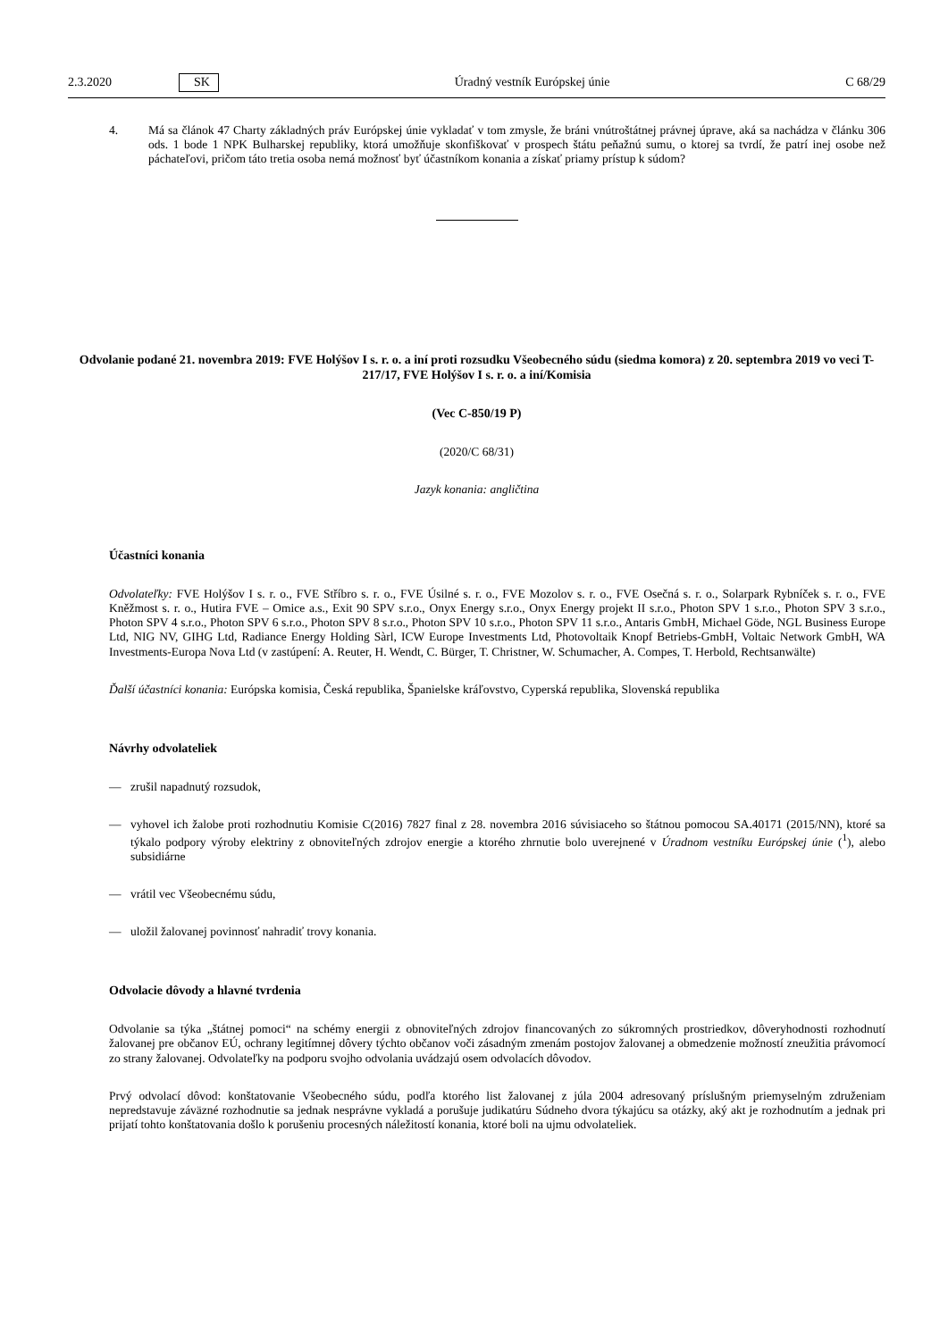2.3.2020 SK Úradný vestník Európskej únie C 68/29
4. Má sa článok 47 Charty základných práv Európskej únie vykladať v tom zmysle, že bráni vnútroštátnej právnej úprave, aká sa nachádza v článku 306 ods. 1 bode 1 NPK Bulharskej republiky, ktorá umožňuje skonfiškovať v prospech štátu peňažnú sumu, o ktorej sa tvrdí, že patrí inej osobe než páchateľovi, pričom táto tretia osoba nemá možnosť byť účastníkom konania a získať priamy prístup k súdom?
Odvolanie podané 21. novembra 2019: FVE Holýšov I s. r. o. a iní proti rozsudku Všeobecného súdu (siedma komora) z 20. septembra 2019 vo veci T-217/17, FVE Holýšov I s. r. o. a iní/Komisia
(Vec C-850/19 P)
(2020/C 68/31)
Jazyk konania: angličtina
Účastníci konania
Odvolateľky: FVE Holýšov I s. r. o., FVE Stříbro s. r. o., FVE Úsilné s. r. o., FVE Mozolov s. r. o., FVE Osečná s. r. o., Solarpark Rybníček s. r. o., FVE Kněžmost s. r. o., Hutira FVE – Omice a.s., Exit 90 SPV s.r.o., Onyx Energy s.r.o., Onyx Energy projekt II s.r.o., Photon SPV 1 s.r.o., Photon SPV 3 s.r.o., Photon SPV 4 s.r.o., Photon SPV 6 s.r.o., Photon SPV 8 s.r.o., Photon SPV 10 s.r.o., Photon SPV 11 s.r.o., Antaris GmbH, Michael Göde, NGL Business Europe Ltd, NIG NV, GIHG Ltd, Radiance Energy Holding Sàrl, ICW Europe Investments Ltd, Photovoltaik Knopf Betriebs-GmbH, Voltaic Network GmbH, WA Investments-Europa Nova Ltd (v zastúpení: A. Reuter, H. Wendt, C. Bürger, T. Christner, W. Schumacher, A. Compes, T. Herbold, Rechtsanwälte)
Ďalší účastníci konania: Európska komisia, Česká republika, Španielske kráľovstvo, Cyperská republika, Slovenská republika
Návrhy odvolateliek
— zrušil napadnutý rozsudok,
— vyhovel ich žalobe proti rozhodnutiu Komisie C(2016) 7827 final z 28. novembra 2016 súvisiaceho so štátnou pomocou SA.40171 (2015/NN), ktoré sa týkalo podpory výroby elektriny z obnoviteľných zdrojov energie a ktorého zhrnutie bolo uverejnené v Úradnom vestníku Európskej únie (<sup>1</sup>), alebo subsidiárne
— vrátil vec Všeobecnému súdu,
— uložil žalovanej povinnosť nahradiť trovy konania.
Odvolacie dôvody a hlavné tvrdenia
Odvolanie sa týka „štátnej pomoci“ na schémy energii z obnoviteľných zdrojov financovaných zo súkromných prostriedkov, dôveryhodnosti rozhodnutí žalovanej pre občanov EÚ, ochrany legitímnej dôvery týchto občanov voči zásadným zmenám postojov žalovanej a obmedzenie možností zneužitia právomocí zo strany žalovanej. Odvolateľky na podporu svojho odvolania uvádzajú osem odvolacích dôvodov.
Prvý odvolací dôvod: konštatovanie Všeobecného súdu, podľa ktorého list žalovanej z júla 2004 adresovaný príslušným priemyselným združeniam nepredstavuje záväzné rozhodnutie sa jednak nesprávne vykladá a porušuje judikatúru Súdneho dvora týkajúcu sa otázky, aký akt je rozhodnutím a jednak pri prijatí tohto konštatovania došlo k porušeniu procesných náležitostí konania, ktoré boli na ujmu odvolateliek.